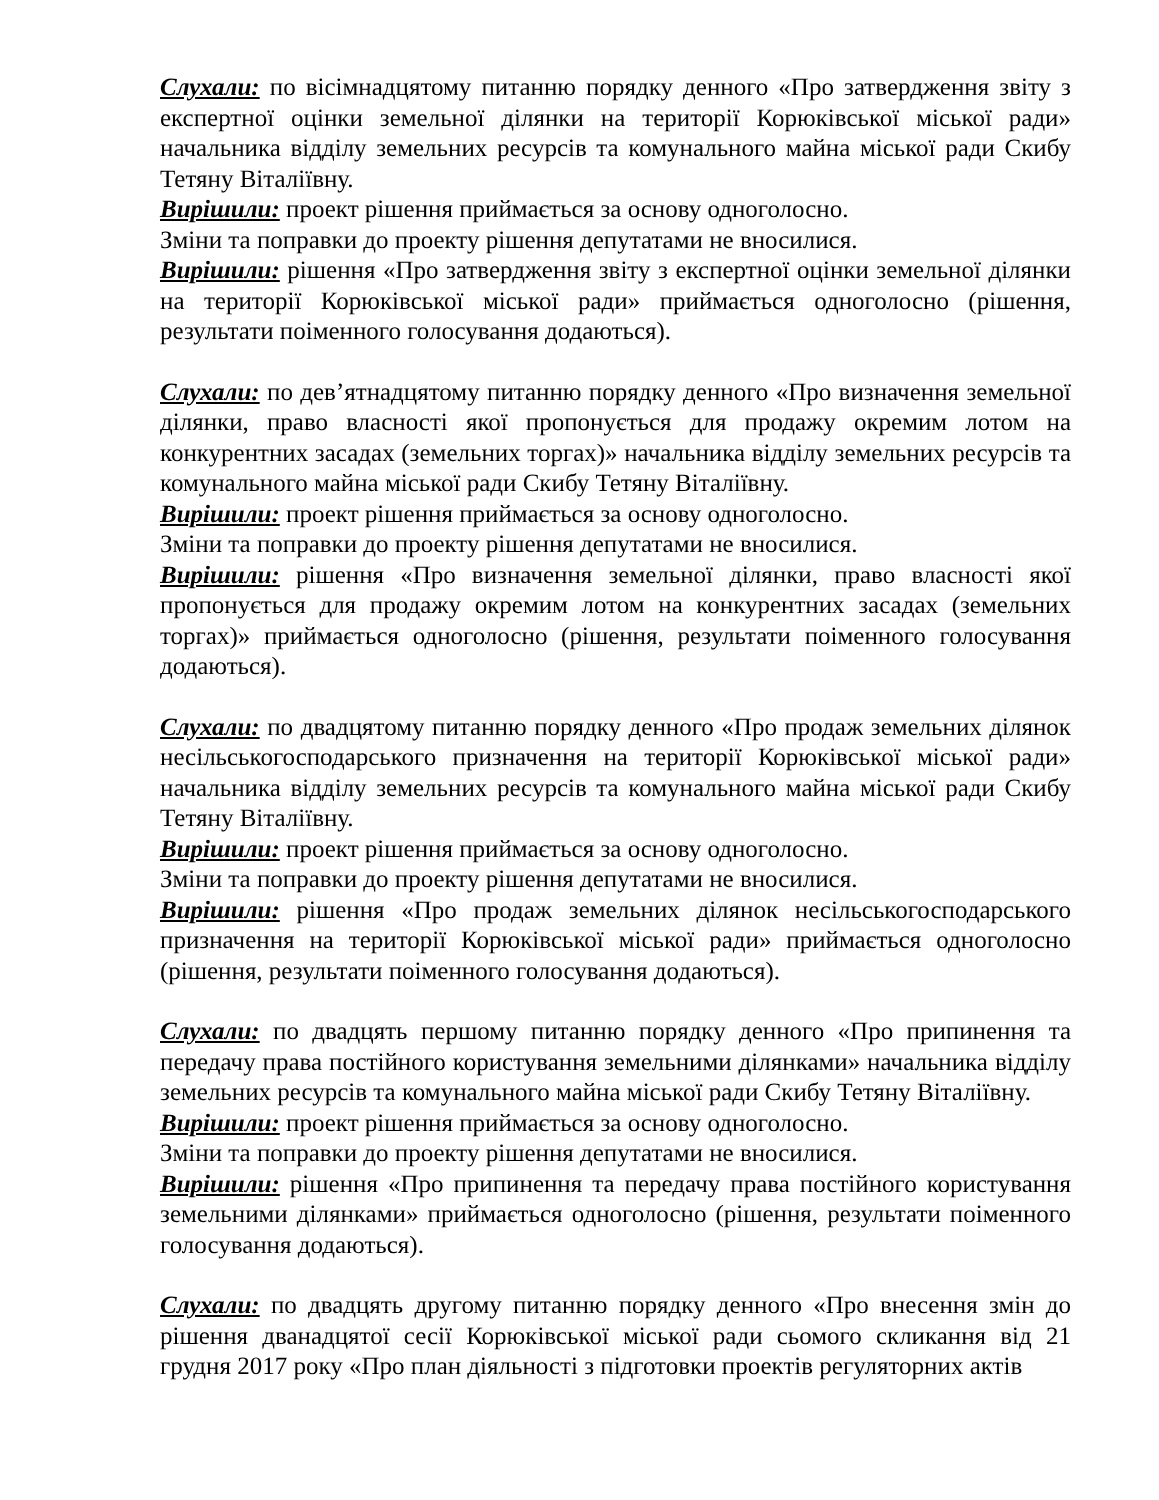Слухали: по вісімнадцятому питанню порядку денного «Про затвердження звіту з експертної оцінки земельної ділянки на території Корюківської міської ради» начальника відділу земельних ресурсів та комунального майна міської ради Скибу Тетяну Віталіївну.
Вирішили: проект рішення приймається за основу одноголосно.
Зміни та поправки до проекту рішення депутатами не вносилися.
Вирішили: рішення «Про затвердження звіту з експертної оцінки земельної ділянки на території Корюківської міської ради» приймається одноголосно (рішення, результати поіменного голосування додаються).
Слухали: по дев’ятнадцятому питанню порядку денного «Про визначення земельної ділянки, право власності якої пропонується для продажу окремим лотом на конкурентних засадах (земельних торгах)» начальника відділу земельних ресурсів та комунального майна міської ради Скибу Тетяну Віталіївну.
Вирішили: проект рішення приймається за основу одноголосно.
Зміни та поправки до проекту рішення депутатами не вносилися.
Вирішили: рішення «Про визначення земельної ділянки, право власності якої пропонується для продажу окремим лотом на конкурентних засадах (земельних торгах)» приймається одноголосно (рішення, результати поіменного голосування додаються).
Слухали: по двадцятому питанню порядку денного «Про продаж земельних ділянок несільськогосподарського призначення на території Корюківської міської ради» начальника відділу земельних ресурсів та комунального майна міської ради Скибу Тетяну Віталіївну.
Вирішили: проект рішення приймається за основу одноголосно.
Зміни та поправки до проекту рішення депутатами не вносилися.
Вирішили: рішення «Про продаж земельних ділянок несільськогосподарського призначення на території Корюківської міської ради» приймається одноголосно (рішення, результати поіменного голосування додаються).
Слухали: по двадцять першому питанню порядку денного «Про припинення та передачу права постійного користування земельними ділянками» начальника відділу земельних ресурсів та комунального майна міської ради Скибу Тетяну Віталіївну.
Вирішили: проект рішення приймається за основу одноголосно.
Зміни та поправки до проекту рішення депутатами не вносилися.
Вирішили: рішення «Про припинення та передачу права постійного користування земельними ділянками» приймається одноголосно (рішення, результати поіменного голосування додаються).
Слухали: по двадцять другому питанню порядку денного «Про внесення змін до рішення дванадцятої сесії Корюківської міської ради сьомого скликання від 21 грудня 2017 року «Про план діяльності з підготовки проектів регуляторних актів